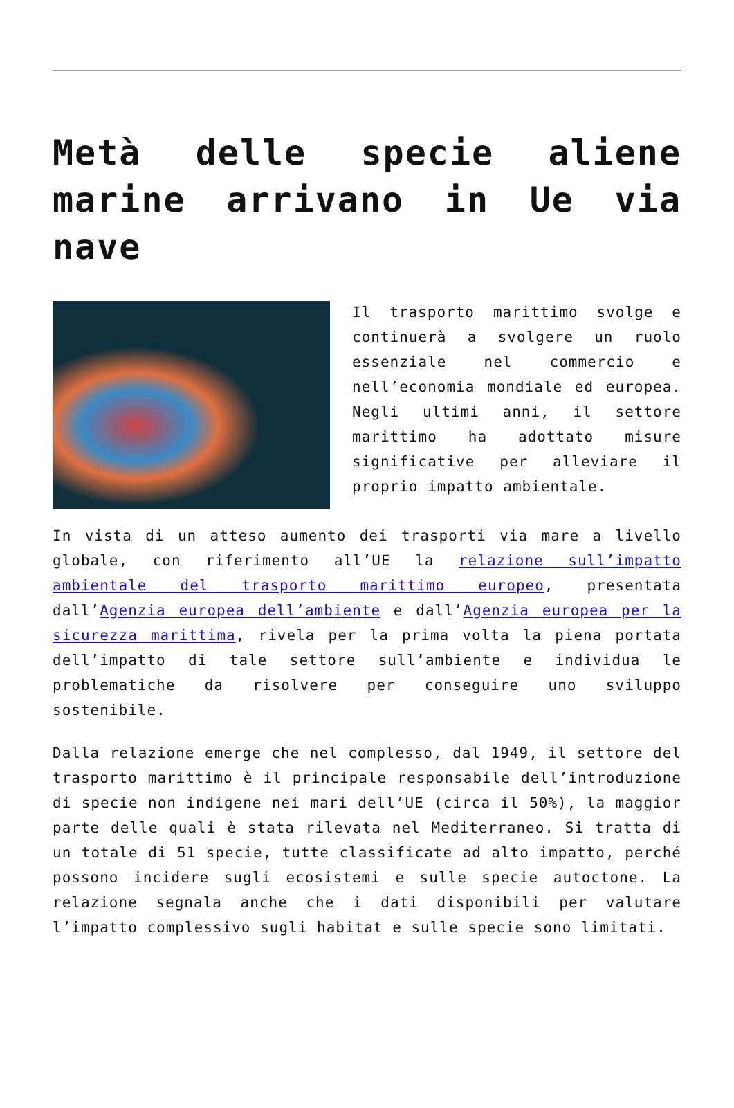Metà delle specie aliene marine arrivano in Ue via nave
Il trasporto marittimo svolge e continuerà a svolgere un ruolo essenziale nel commercio e nell’economia mondiale ed europea. Negli ultimi anni, il settore marittimo ha adottato misure significative per alleviare il proprio impatto ambientale.
In vista di un atteso aumento dei trasporti via mare a livello globale, con riferimento all’UE la relazione sull’impatto ambientale del trasporto marittimo europeo, presentata dall’Agenzia europea dell’ambiente e dall’Agenzia europea per la sicurezza marittima, rivela per la prima volta la piena portata dell’impatto di tale settore sull’ambiente e individua le problematiche da risolvere per conseguire uno sviluppo sostenibile.
Dalla relazione emerge che nel complesso, dal 1949, il settore del trasporto marittimo è il principale responsabile dell’introduzione di specie non indigene nei mari dell’UE (circa il 50%), la maggior parte delle quali è stata rilevata nel Mediterraneo. Si tratta di un totale di 51 specie, tutte classificate ad alto impatto, perché possono incidere sugli ecosistemi e sulle specie autoctone. La relazione segnala anche che i dati disponibili per valutare l’impatto complessivo sugli habitat e sulle specie sono limitati.